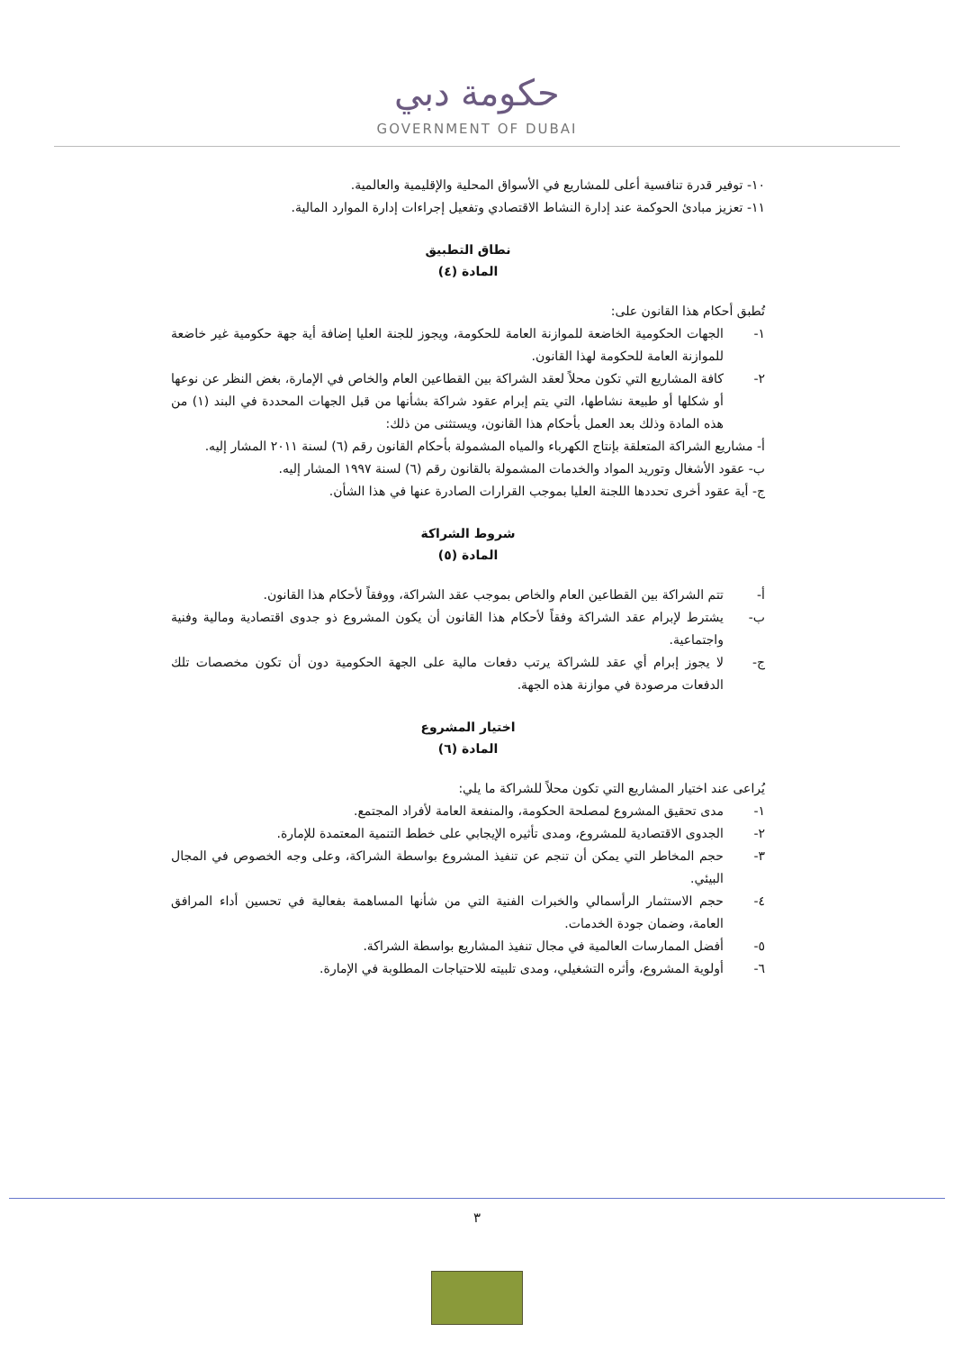حكومة دبي
GOVERNMENT OF DUBAI
١٠- توفير قدرة تنافسية أعلى للمشاريع في الأسواق المحلية والإقليمية والعالمية.
١١- تعزيز مبادئ الحوكمة عند إدارة النشاط الاقتصادي وتفعيل إجراءات إدارة الموارد المالية.
نطاق التطبيق
المادة (٤)
تُطبق أحكام هذا القانون على:
١- الجهات الحكومية الخاضعة للموازنة العامة للحكومة، ويجوز للجنة العليا إضافة أية جهة حكومية غير خاضعة للموازنة العامة للحكومة لهذا القانون.
٢- كافة المشاريع التي تكون محلاً لعقد الشراكة بين القطاعين العام والخاص في الإمارة، بغض النظر عن نوعها أو شكلها أو طبيعة نشاطها، التي يتم إبرام عقود شراكة بشأنها من قبل الجهات المحددة في البند (١) من هذه المادة وذلك بعد العمل بأحكام هذا القانون، ويستثنى من ذلك:
أ- مشاريع الشراكة المتعلقة بإنتاج الكهرباء والمياه المشمولة بأحكام القانون رقم (٦) لسنة ٢٠١١ المشار إليه.
ب- عقود الأشغال وتوريد المواد والخدمات المشمولة بالقانون رقم (٦) لسنة ١٩٩٧ المشار إليه.
ج- أية عقود أخرى تحددها اللجنة العليا بموجب القرارات الصادرة عنها في هذا الشأن.
شروط الشراكة
المادة (٥)
أ- تتم الشراكة بين القطاعين العام والخاص بموجب عقد الشراكة، ووفقاً لأحكام هذا القانون.
ب- يشترط لإبرام عقد الشراكة وفقاً لأحكام هذا القانون أن يكون المشروع ذو جدوى اقتصادية ومالية وفنية واجتماعية.
ج- لا يجوز إبرام أي عقد للشراكة يرتب دفعات مالية على الجهة الحكومية دون أن تكون مخصصات تلك الدفعات مرصودة في موازنة هذه الجهة.
اختيار المشروع
المادة (٦)
يُراعى عند اختيار المشاريع التي تكون محلاً للشراكة ما يلي:
١- مدى تحقيق المشروع لمصلحة الحكومة، والمنفعة العامة لأفراد المجتمع.
٢- الجدوى الاقتصادية للمشروع، ومدى تأثيره الإيجابي على خطط التنمية المعتمدة للإمارة.
٣- حجم المخاطر التي يمكن أن تنجم عن تنفيذ المشروع بواسطة الشراكة، وعلى وجه الخصوص في المجال البيئي.
٤- حجم الاستثمار الرأسمالي والخبرات الفنية التي من شأنها المساهمة بفعالية في تحسين أداء المرافق العامة، وضمان جودة الخدمات.
٥- أفضل الممارسات العالمية في مجال تنفيذ المشاريع بواسطة الشراكة.
٦- أولوية المشروع، وأثره التشغيلي، ومدى تلبيته للاحتياجات المطلوبة في الإمارة.
٣